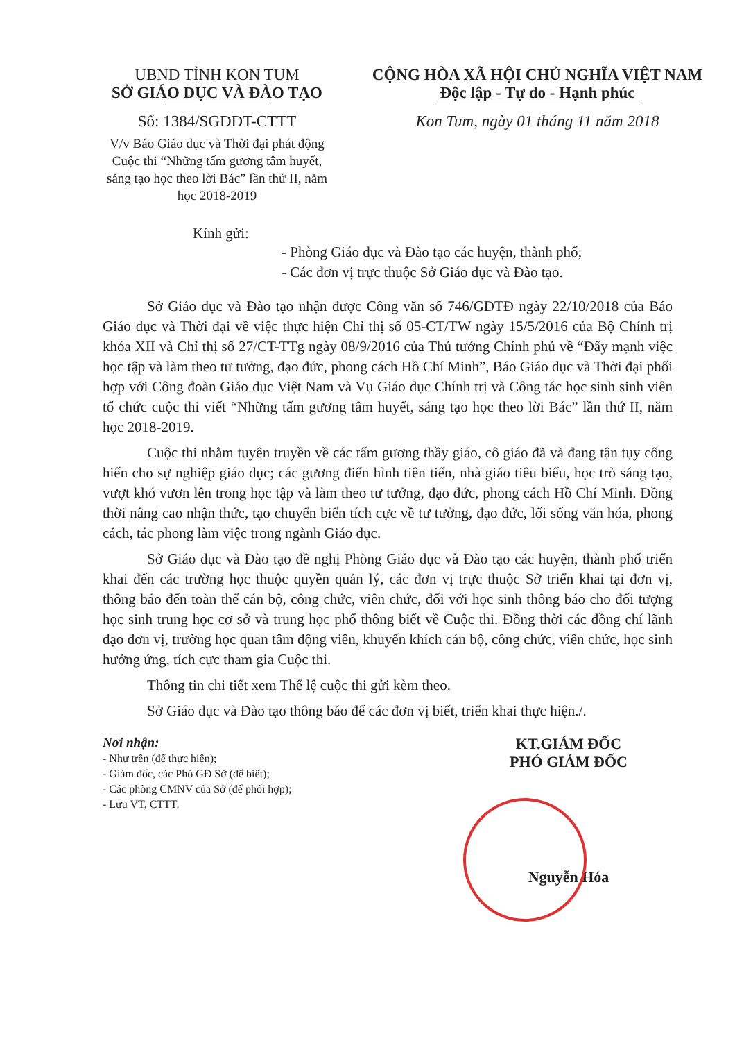UBND TỈNH KON TUM
SỞ GIÁO DỤC VÀ ĐÀO TẠO
Số: 1384/SGDĐT-CTTT
V/v Báo Giáo dục và Thời đại phát động Cuộc thi “Những tấm gương tâm huyết, sáng tạo học theo lời Bác” lần thứ II, năm học 2018-2019
CỘNG HÒA XÃ HỘI CHỦ NGHĨA VIỆT NAM
Độc lập - Tự do - Hạnh phúc
Kon Tum, ngày 01 tháng 11 năm 2018
Kính gửi:
- Phòng Giáo dục và Đào tạo các huyện, thành phố;
- Các đơn vị trực thuộc Sở Giáo dục và Đào tạo.
Sở Giáo dục và Đào tạo nhận được Công văn số 746/GDTĐ ngày 22/10/2018 của Báo Giáo dục và Thời đại về việc thực hiện Chỉ thị số 05-CT/TW ngày 15/5/2016 của Bộ Chính trị khóa XII và Chỉ thị số 27/CT-TTg ngày 08/9/2016 của Thủ tướng Chính phủ về “Đẩy mạnh việc học tập và làm theo tư tưởng, đạo đức, phong cách Hồ Chí Minh”, Báo Giáo dục và Thời đại phối hợp với Công đoàn Giáo dục Việt Nam và Vụ Giáo dục Chính trị và Công tác học sinh sinh viên tổ chức cuộc thi viết “Những tấm gương tâm huyết, sáng tạo học theo lời Bác” lần thứ II, năm học 2018-2019.
Cuộc thi nhằm tuyên truyền về các tấm gương thầy giáo, cô giáo đã và đang tận tụy cống hiến cho sự nghiệp giáo dục; các gương điển hình tiên tiến, nhà giáo tiêu biểu, học trò sáng tạo, vượt khó vươn lên trong học tập và làm theo tư tưởng, đạo đức, phong cách Hồ Chí Minh. Đồng thời nâng cao nhận thức, tạo chuyển biến tích cực về tư tưởng, đạo đức, lối sống văn hóa, phong cách, tác phong làm việc trong ngành Giáo dục.
Sở Giáo dục và Đào tạo đề nghị Phòng Giáo dục và Đào tạo các huyện, thành phố triển khai đến các trường học thuộc quyền quản lý, các đơn vị trực thuộc Sở triển khai tại đơn vị, thông báo đến toàn thể cán bộ, công chức, viên chức, đối với học sinh thông báo cho đối tượng học sinh trung học cơ sở và trung học phổ thông biết về Cuộc thi. Đồng thời các đồng chí lãnh đạo đơn vị, trường học quan tâm động viên, khuyến khích cán bộ, công chức, viên chức, học sinh hưởng ứng, tích cực tham gia Cuộc thi.
Thông tin chi tiết xem Thể lệ cuộc thi gửi kèm theo.
Sở Giáo dục và Đào tạo thông báo để các đơn vị biết, triển khai thực hiện./.
Nơi nhận:
- Như trên (để thực hiện);
- Giám đốc, các Phó GĐ Sở (để biết);
- Các phòng CMNV của Sở (để phối hợp);
- Lưu VT, CTTT.
KT.GIÁM ĐỐC
PHÓ GIÁM ĐỐC
Nguyễn Hóa